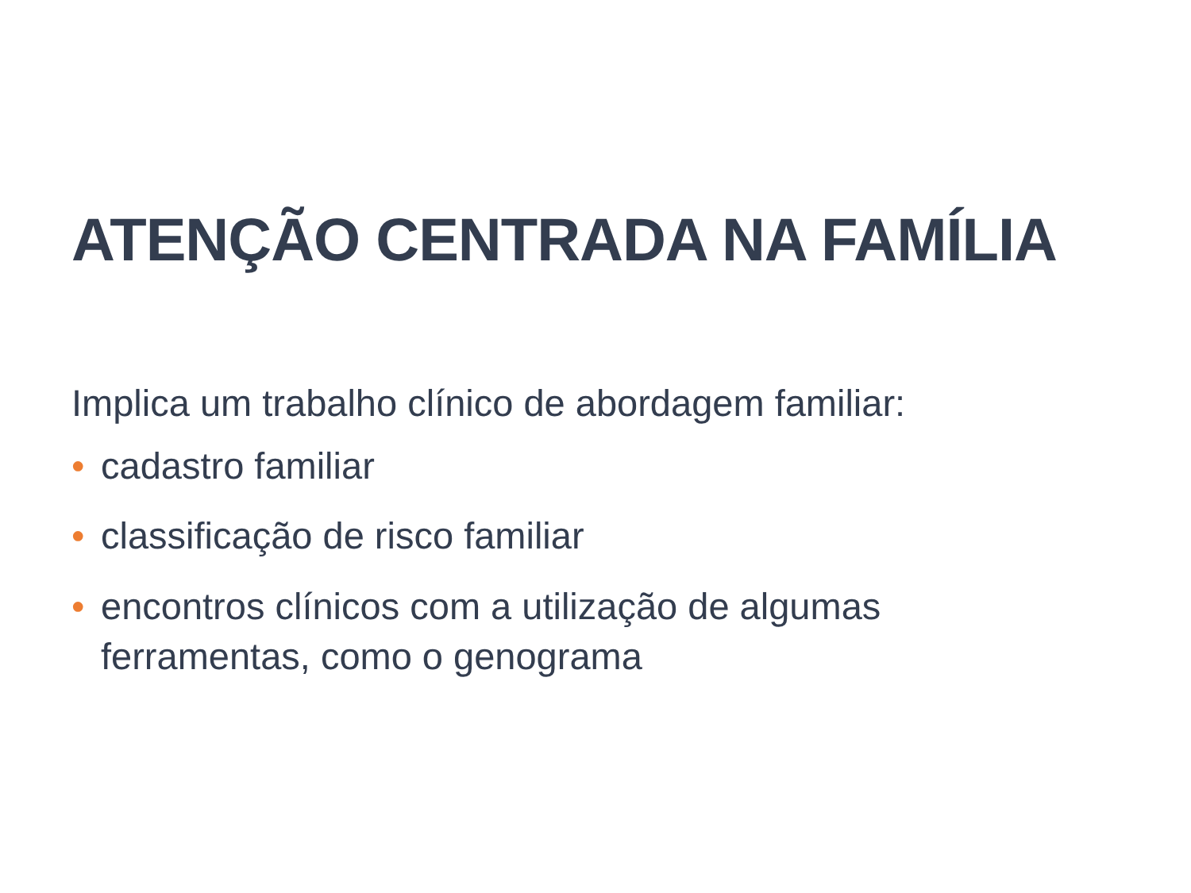ATENÇÃO CENTRADA NA FAMÍLIA
Implica um trabalho clínico de abordagem familiar:
• cadastro familiar
• classificação de risco familiar
• encontros clínicos com a utilização de algumas
ferramentas, como o genograma